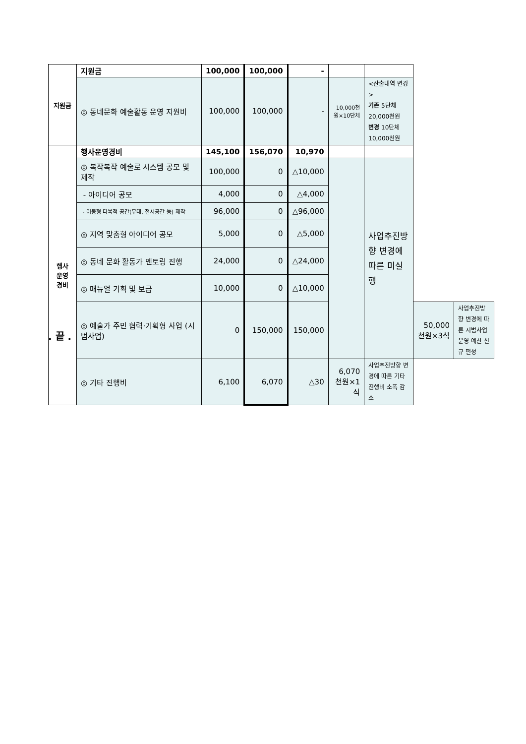| 지원금 | 지원금 | 100,000 | 100,000 | - | | | | |
| | ◎ 동네문화 예술활동 운영 지원비 | 100,000 | 100,000 | - | 10,000천원×10단체 | <산출내역 변경> 기존 5단체 20,000천원 변경 10단체 10,000천원 | | |
| 행사 운영 경비 | 행사운영경비 | 145,100 | 156,070 | 10,970 | | | | |
| | ◎ 복작복작 예술로 시스템 공모 및 제작 | 100,000 | 0 | △10,000 | | 사업추진방향 변경에 따른 미실행 | | |
| | - 아이디어 공모 | 4,000 | 0 | △4,000 | | | | |
| | - 이동형 다목적 공간(무대, 전시공간 등) 제작 | 96,000 | 0 | △96,000 | | | | |
| | ◎ 지역 맞춤형 아이디어 공모 | 5,000 | 0 | △5,000 | | | | |
| | ◎ 동네 문화 활동가 멘토링 진행 | 24,000 | 0 | △24,000 | | | | |
| | ◎ 매뉴얼 기획 및 보급 | 10,000 | 0 | △10,000 | | | | |
| | ◎ 예술가 주민 협력·기획형 사업 (시범사업) | 0 | 150,000 | 150,000 | | | 50,000천원×3식 | 사업추진방향 변경에 따른 시범사업 운영 예산 신규 편성 |
| | ◎ 기타 진행비 | 6,100 | 6,070 | △30 | 6,070천원×1식 | 사업추진방향 변경에 따른 기타 진행비 소폭 감소 | | |
. 끝 .